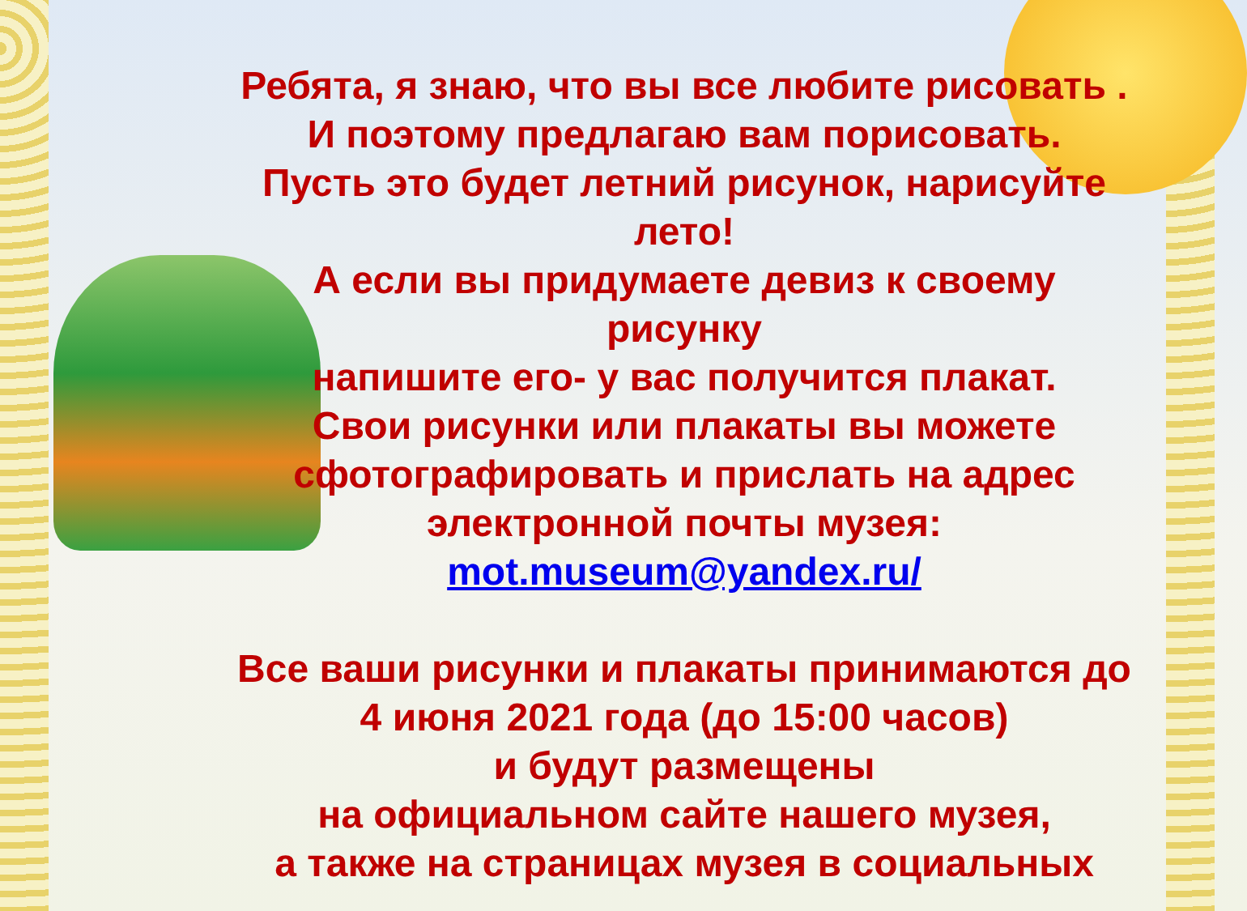Ребята, я знаю, что вы все любите рисовать .
И поэтому предлагаю вам порисовать.
Пусть это будет летний рисунок, нарисуйте лето!
А если вы придумаете девиз к своему рисунку
напишите его- у вас получится плакат.
Свои рисунки или плакаты вы можете сфотографировать и прислать на адрес электронной почты музея:
mot.museum@yandex.ru/
Все ваши рисунки и плакаты принимаются до
4 июня 2021 года (до 15:00 часов)
и будут размещены
на официальном сайте нашего музея,
а также на страницах музея в социальных